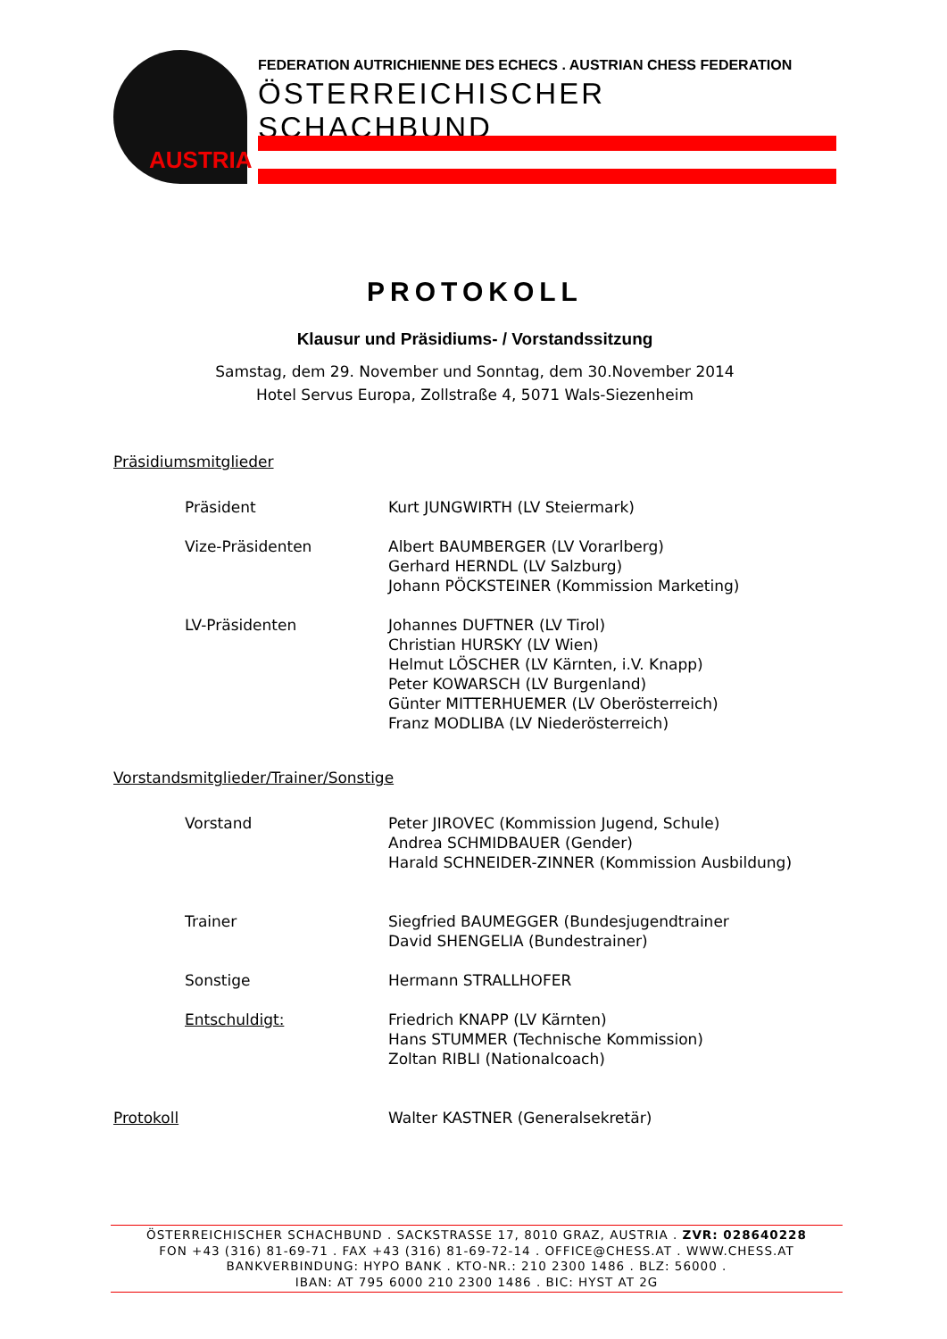AUSTRIA
FEDERATION AUTRICHIENNE DES ECHECS . AUSTRIAN CHESS FEDERATION
ÖSTERREICHISCHER SCHACHBUND
PROTOKOLL
Klausur und Präsidiums- / Vorstandssitzung
Samstag, dem 29. November und Sonntag, dem 30.November 2014
Hotel Servus Europa, Zollstraße 4, 5071 Wals-Siezenheim
Präsidiumsmitglieder
Präsident Kurt JUNGWIRTH (LV Steiermark)
Vize-Präsidenten Albert BAUMBERGER (LV Vorarlberg)
Gerhard HERNDL (LV Salzburg)
Johann PÖCKSTEINER (Kommission Marketing)
LV-Präsidenten Johannes DUFTNER (LV Tirol)
Christian HURSKY (LV Wien)
Helmut LÖSCHER (LV Kärnten, i.V. Knapp)
Peter KOWARSCH (LV Burgenland)
Günter MITTERHUEMER (LV Oberösterreich)
Franz MODLIBA (LV Niederösterreich)
Vorstandsmitglieder/Trainer/Sonstige
Vorstand Peter JIROVEC (Kommission Jugend, Schule)
Andrea SCHMIDBAUER (Gender)
Harald SCHNEIDER-ZINNER (Kommission Ausbildung)
Trainer Siegfried BAUMEGGER (Bundesjugendtrainer
David SHENGELIA (Bundestrainer)
Sonstige Hermann STRALLHOFER
Entschuldigt: Friedrich KNAPP (LV Kärnten)
Hans STUMMER (Technische Kommission)
Zoltan RIBLI (Nationalcoach)
Protokoll Walter KASTNER (Generalsekretär)
ÖSTERREICHISCHER SCHACHBUND . SACKSTRASSE 17, 8010 GRAZ, AUSTRIA . ZVR: 028640228
FON +43 (316) 81-69-71 . FAX +43 (316) 81-69-72-14 . OFFICE@CHESS.AT . WWW.CHESS.AT
BANKVERBINDUNG: HYPO BANK . KTO-NR.: 210 2300 1486 . BLZ: 56000 .
IBAN: AT 795 6000 210 2300 1486 . BIC: HYST AT 2G